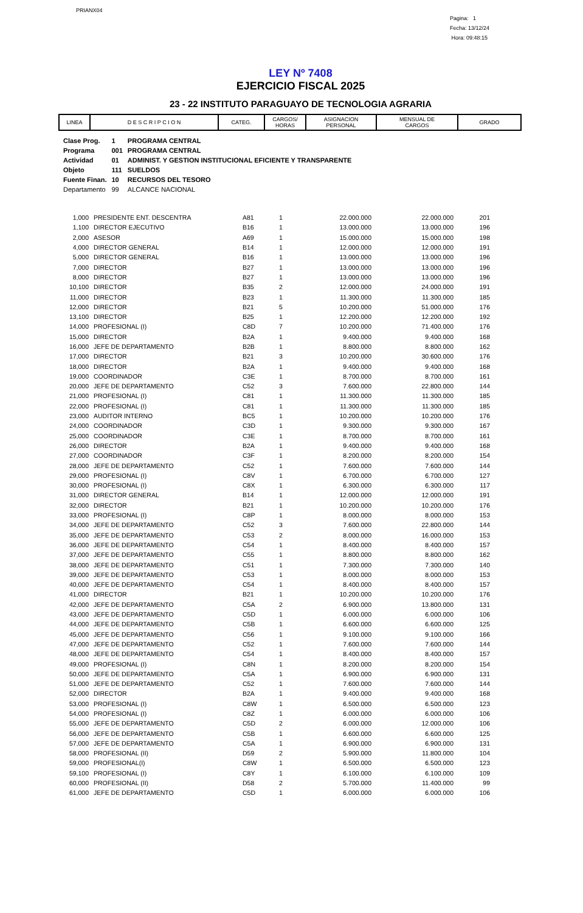PRIANX04
Pagina: 1
Fecha: 13/12/24
Hora: 09:48:15
LEY Nº 7408
EJERCICIO FISCAL 2025
23 - 22 INSTITUTO PARAGUAYO DE TECNOLOGIA AGRARIA
| LINEA | D E S C R I P C I O N | CATEG. | CARGOS/ HORAS | ASIGNACION PERSONAL | MENSUAL DE CARGOS | GRADO |
| --- | --- | --- | --- | --- | --- | --- |
| Clase Prog. | 1 | PROGRAMA CENTRAL |
| Programa | 001 | PROGRAMA CENTRAL |
| Actividad | 01 | ADMINIST. Y GESTION INSTITUCIONAL EFICIENTE Y TRANSPARENTE |
| Objeto | 111 | SUELDOS |
| Fuente Finan. | 10 | RECURSOS DEL TESORO |
| Departamento | 99 | ALCANCE NACIONAL |
| 1,000 | PRESIDENTE ENT. DESCENTRA | A81 | 1 | 22.000.000 | 22.000.000 | 201 |
| 1,100 | DIRECTOR EJECUTIVO | B16 | 1 | 13.000.000 | 13.000.000 | 196 |
| 2,000 | ASESOR | A69 | 1 | 15.000.000 | 15.000.000 | 198 |
| 4,000 | DIRECTOR GENERAL | B14 | 1 | 12.000.000 | 12.000.000 | 191 |
| 5,000 | DIRECTOR GENERAL | B16 | 1 | 13.000.000 | 13.000.000 | 196 |
| 7,000 | DIRECTOR | B27 | 1 | 13.000.000 | 13.000.000 | 196 |
| 8,000 | DIRECTOR | B27 | 1 | 13.000.000 | 13.000.000 | 196 |
| 10,100 | DIRECTOR | B35 | 2 | 12.000.000 | 24.000.000 | 191 |
| 11,000 | DIRECTOR | B23 | 1 | 11.300.000 | 11.300.000 | 185 |
| 12,000 | DIRECTOR | B21 | 5 | 10.200.000 | 51.000.000 | 176 |
| 13,100 | DIRECTOR | B25 | 1 | 12.200.000 | 12.200.000 | 192 |
| 14,000 | PROFESIONAL (I) | C8D | 7 | 10.200.000 | 71.400.000 | 176 |
| 15,000 | DIRECTOR | B2A | 1 | 9.400.000 | 9.400.000 | 168 |
| 16,000 | JEFE DE DEPARTAMENTO | B2B | 1 | 8.800.000 | 8.800.000 | 162 |
| 17,000 | DIRECTOR | B21 | 3 | 10.200.000 | 30.600.000 | 176 |
| 18,000 | DIRECTOR | B2A | 1 | 9.400.000 | 9.400.000 | 168 |
| 19,000 | COORDINADOR | C3E | 1 | 8.700.000 | 8.700.000 | 161 |
| 20,000 | JEFE DE DEPARTAMENTO | C52 | 3 | 7.600.000 | 22.800.000 | 144 |
| 21,000 | PROFESIONAL (I) | C81 | 1 | 11.300.000 | 11.300.000 | 185 |
| 22,000 | PROFESIONAL (I) | C81 | 1 | 11.300.000 | 11.300.000 | 185 |
| 23,000 | AUDITOR INTERNO | BC5 | 1 | 10.200.000 | 10.200.000 | 176 |
| 24,000 | COORDINADOR | C3D | 1 | 9.300.000 | 9.300.000 | 167 |
| 25,000 | COORDINADOR | C3E | 1 | 8.700.000 | 8.700.000 | 161 |
| 26,000 | DIRECTOR | B2A | 1 | 9.400.000 | 9.400.000 | 168 |
| 27,000 | COORDINADOR | C3F | 1 | 8.200.000 | 8.200.000 | 154 |
| 28,000 | JEFE DE DEPARTAMENTO | C52 | 1 | 7.600.000 | 7.600.000 | 144 |
| 29,000 | PROFESIONAL (I) | C8V | 1 | 6.700.000 | 6.700.000 | 127 |
| 30,000 | PROFESIONAL (I) | C8X | 1 | 6.300.000 | 6.300.000 | 117 |
| 31,000 | DIRECTOR GENERAL | B14 | 1 | 12.000.000 | 12.000.000 | 191 |
| 32,000 | DIRECTOR | B21 | 1 | 10.200.000 | 10.200.000 | 176 |
| 33,000 | PROFESIONAL (I) | C8P | 1 | 8.000.000 | 8.000.000 | 153 |
| 34,000 | JEFE DE DEPARTAMENTO | C52 | 3 | 7.600.000 | 22.800.000 | 144 |
| 35,000 | JEFE DE DEPARTAMENTO | C53 | 2 | 8.000.000 | 16.000.000 | 153 |
| 36,000 | JEFE DE DEPARTAMENTO | C54 | 1 | 8.400.000 | 8.400.000 | 157 |
| 37,000 | JEFE DE DEPARTAMENTO | C55 | 1 | 8.800.000 | 8.800.000 | 162 |
| 38,000 | JEFE DE DEPARTAMENTO | C51 | 1 | 7.300.000 | 7.300.000 | 140 |
| 39,000 | JEFE DE DEPARTAMENTO | C53 | 1 | 8.000.000 | 8.000.000 | 153 |
| 40,000 | JEFE DE DEPARTAMENTO | C54 | 1 | 8.400.000 | 8.400.000 | 157 |
| 41,000 | DIRECTOR | B21 | 1 | 10.200.000 | 10.200.000 | 176 |
| 42,000 | JEFE DE DEPARTAMENTO | C5A | 2 | 6.900.000 | 13.800.000 | 131 |
| 43,000 | JEFE DE DEPARTAMENTO | C5D | 1 | 6.000.000 | 6.000.000 | 106 |
| 44,000 | JEFE DE DEPARTAMENTO | C5B | 1 | 6.600.000 | 6.600.000 | 125 |
| 45,000 | JEFE DE DEPARTAMENTO | C56 | 1 | 9.100.000 | 9.100.000 | 166 |
| 47,000 | JEFE DE DEPARTAMENTO | C52 | 1 | 7.600.000 | 7.600.000 | 144 |
| 48,000 | JEFE DE DEPARTAMENTO | C54 | 1 | 8.400.000 | 8.400.000 | 157 |
| 49,000 | PROFESIONAL (I) | C8N | 1 | 8.200.000 | 8.200.000 | 154 |
| 50,000 | JEFE DE DEPARTAMENTO | C5A | 1 | 6.900.000 | 6.900.000 | 131 |
| 51,000 | JEFE DE DEPARTAMENTO | C52 | 1 | 7.600.000 | 7.600.000 | 144 |
| 52,000 | DIRECTOR | B2A | 1 | 9.400.000 | 9.400.000 | 168 |
| 53,000 | PROFESIONAL (I) | C8W | 1 | 6.500.000 | 6.500.000 | 123 |
| 54,000 | PROFESIONAL (I) | C8Z | 1 | 6.000.000 | 6.000.000 | 106 |
| 55,000 | JEFE DE DEPARTAMENTO | C5D | 2 | 6.000.000 | 12.000.000 | 106 |
| 56,000 | JEFE DE DEPARTAMENTO | C5B | 1 | 6.600.000 | 6.600.000 | 125 |
| 57,000 | JEFE DE DEPARTAMENTO | C5A | 1 | 6.900.000 | 6.900.000 | 131 |
| 58,000 | PROFESIONAL (II) | D59 | 2 | 5.900.000 | 11.800.000 | 104 |
| 59,000 | PROFESIONAL(I) | C8W | 1 | 6.500.000 | 6.500.000 | 123 |
| 59,100 | PROFESIONAL (I) | C8Y | 1 | 6.100.000 | 6.100.000 | 109 |
| 60,000 | PROFESIONAL (II) | D58 | 2 | 5.700.000 | 11.400.000 | 99 |
| 61,000 | JEFE DE DEPARTAMENTO | C5D | 1 | 6.000.000 | 6.000.000 | 106 |